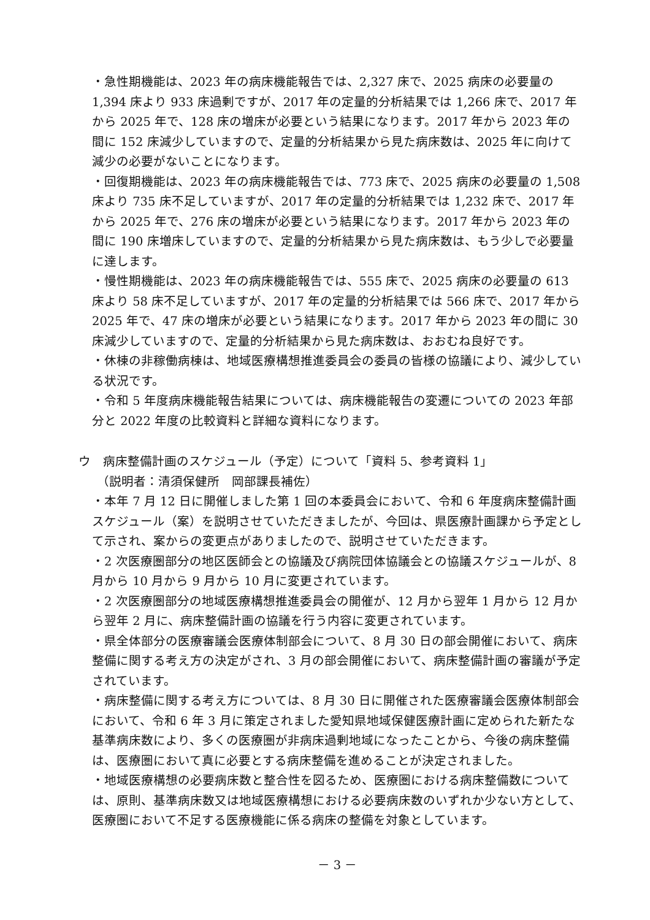・急性期機能は、2023 年の病床機能報告では、2,327 床で、2025 病床の必要量の 1,394 床より 933 床過剰ですが、2017 年の定量的分析結果では 1,266 床で、2017 年から 2025 年で、128 床の増床が必要という結果になります。2017 年から 2023 年の間に 152 床減少していますので、定量的分析結果から見た病床数は、2025 年に向けて減少の必要がないことになります。
・回復期機能は、2023 年の病床機能報告では、773 床で、2025 病床の必要量の 1,508 床より 735 床不足していますが、2017 年の定量的分析結果では 1,232 床で、2017 年から 2025 年で、276 床の増床が必要という結果になります。2017 年から 2023 年の間に 190 床増床していますので、定量的分析結果から見た病床数は、もう少しで必要量に達します。
・慢性期機能は、2023 年の病床機能報告では、555 床で、2025 病床の必要量の 613 床より 58 床不足していますが、2017 年の定量的分析結果では 566 床で、2017 年から 2025 年で、47 床の増床が必要という結果になります。2017 年から 2023 年の間に 30 床減少していますので、定量的分析結果から見た病床数は、おおむね良好です。
・休棟の非稼働病棟は、地域医療構想推進委員会の委員の皆様の協議により、減少している状況です。
・令和 5 年度病床機能報告結果については、病床機能報告の変遷についての 2023 年部分と 2022 年度の比較資料と詳細な資料になります。
ウ　病床整備計画のスケジュール（予定）について「資料 5、参考資料 1」
（説明者：清須保健所　岡部課長補佐）
・本年 7 月 12 日に開催しました第 1 回の本委員会において、令和 6 年度病床整備計画スケジュール（案）を説明させていただきましたが、今回は、県医療計画課から予定として示され、案からの変更点がありましたので、説明させていただきます。
・2 次医療圏部分の地区医師会との協議及び病院団体協議会との協議スケジュールが、8 月から 10 月から 9 月から 10 月に変更されています。
・2 次医療圏部分の地域医療構想推進委員会の開催が、12 月から翌年 1 月から 12 月から翌年 2 月に、病床整備計画の協議を行う内容に変更されています。
・県全体部分の医療審議会医療体制部会について、8 月 30 日の部会開催において、病床整備に関する考え方の決定がされ、3 月の部会開催において、病床整備計画の審議が予定されています。
・病床整備に関する考え方については、8 月 30 日に開催された医療審議会医療体制部会において、令和 6 年 3 月に策定されました愛知県地域保健医療計画に定められた新たな基準病床数により、多くの医療圏が非病床過剰地域になったことから、今後の病床整備は、医療圏において真に必要とする病床整備を進めることが決定されました。
・地域医療構想の必要病床数と整合性を図るため、医療圏における病床整備数については、原則、基準病床数又は地域医療構想における必要病床数のいずれか少ない方として、医療圏において不足する医療機能に係る病床の整備を対象としています。
－ 3 －